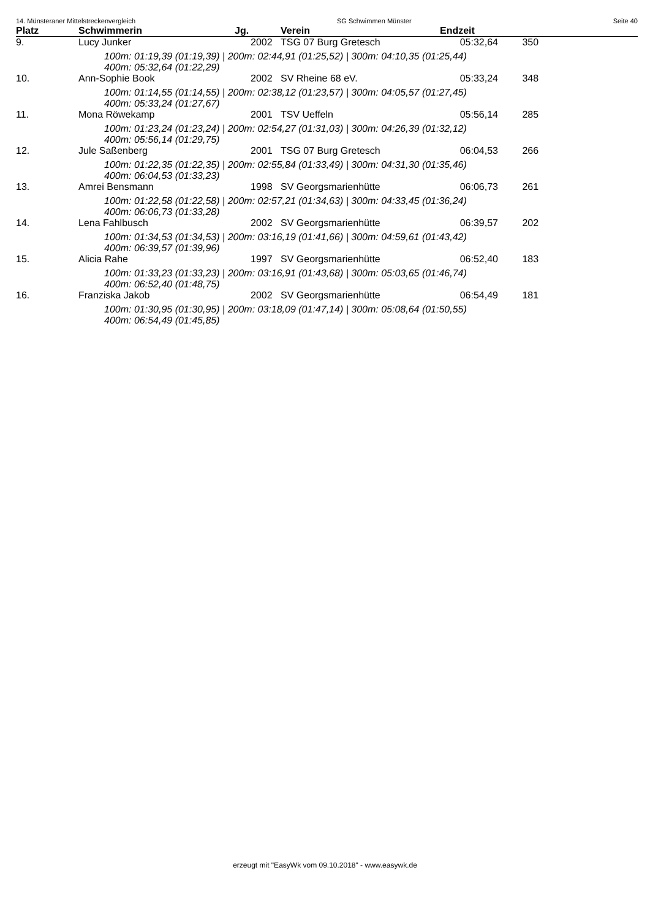14. Münsteraner Mittelstreckenvergleich SG Schwimmen Münster Seite 40
| Platz | Schwimmerin | Jg. | Verein | Endzeit | | |
| --- | --- | --- | --- | --- | --- | --- |
| 9. | Lucy Junker | 2002 | TSG 07 Burg Gretesch | 05:32,64 | 350 | |
| 100m: 01:19,39 (01:19,39) / 200m: 02:44,91 (01:25,52) / 300m: 04:10,35 (01:25,44) 400m: 05:32,64 (01:22,29) | | | | | | |
| 10. | Ann-Sophie Book | 2002 | SV Rheine 68 eV. | 05:33,24 | 348 | |
| 100m: 01:14,55 (01:14,55) / 200m: 02:38,12 (01:23,57) / 300m: 04:05,57 (01:27,45) 400m: 05:33,24 (01:27,67) | | | | | | |
| 11. | Mona Röwekamp | 2001 | TSV Ueffeln | 05:56,14 | 285 | |
| 100m: 01:23,24 (01:23,24) / 200m: 02:54,27 (01:31,03) / 300m: 04:26,39 (01:32,12) 400m: 05:56,14 (01:29,75) | | | | | | |
| 12. | Jule Saßenberg | 2001 | TSG 07 Burg Gretesch | 06:04,53 | 266 | |
| 100m: 01:22,35 (01:22,35) / 200m: 02:55,84 (01:33,49) / 300m: 04:31,30 (01:35,46) 400m: 06:04,53 (01:33,23) | | | | | | |
| 13. | Amrei Bensmann | 1998 | SV Georgsmarienhütte | 06:06,73 | 261 | |
| 100m: 01:22,58 (01:22,58) / 200m: 02:57,21 (01:34,63) / 300m: 04:33,45 (01:36,24) 400m: 06:06,73 (01:33,28) | | | | | | |
| 14. | Lena Fahlbusch | 2002 | SV Georgsmarienhütte | 06:39,57 | 202 | |
| 100m: 01:34,53 (01:34,53) / 200m: 03:16,19 (01:41,66) / 300m: 04:59,61 (01:43,42) 400m: 06:39,57 (01:39,96) | | | | | | |
| 15. | Alicia Rahe | 1997 | SV Georgsmarienhütte | 06:52,40 | 183 | |
| 100m: 01:33,23 (01:33,23) / 200m: 03:16,91 (01:43,68) / 300m: 05:03,65 (01:46,74) 400m: 06:52,40 (01:48,75) | | | | | | |
| 16. | Franziska Jakob | 2002 | SV Georgsmarienhütte | 06:54,49 | 181 | |
| 100m: 01:30,95 (01:30,95) / 200m: 03:18,09 (01:47,14) / 300m: 05:08,64 (01:50,55) 400m: 06:54,49 (01:45,85) | | | | | | |
erzeugt mit "EasyWk vom 09.10.2018" - www.easywk.de